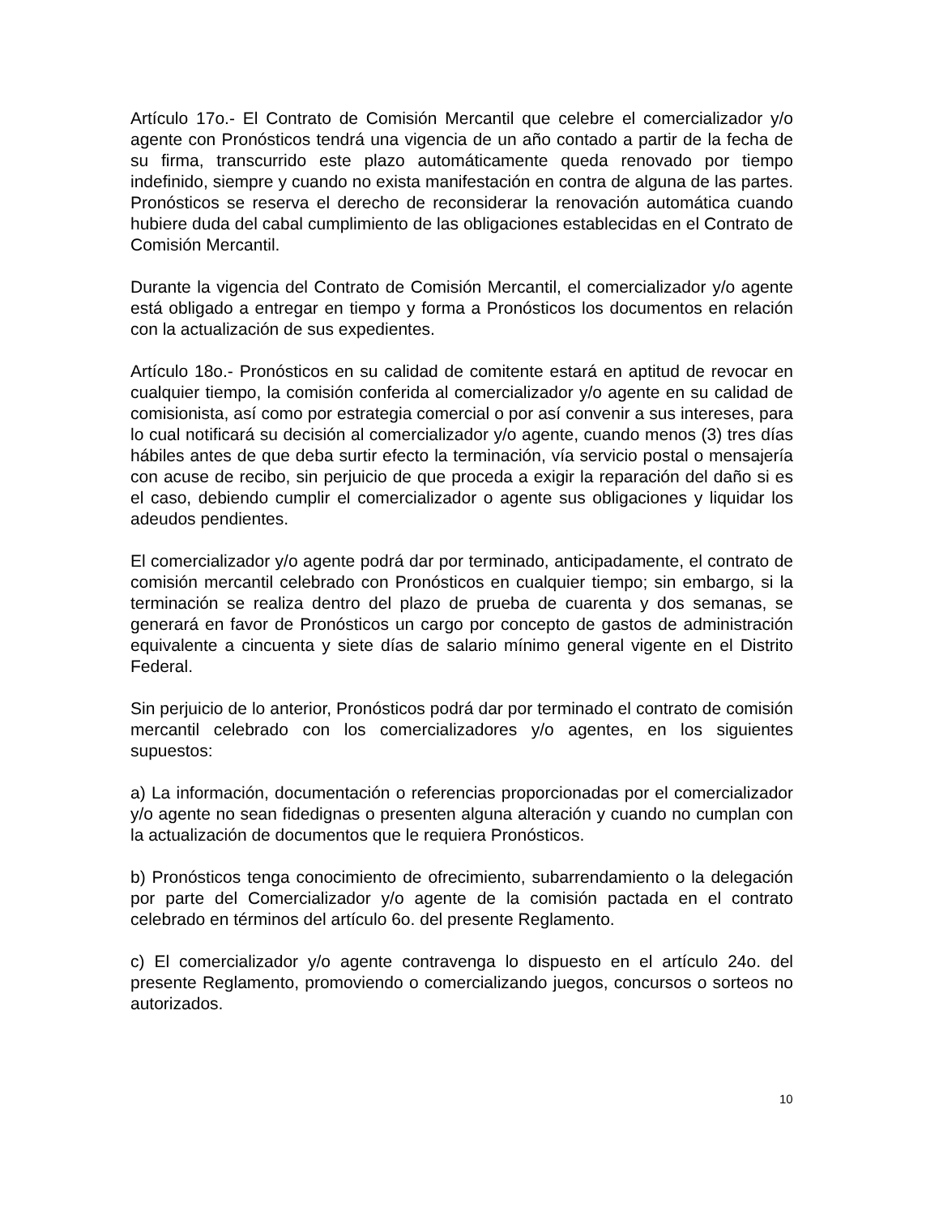Artículo 17o.- El Contrato de Comisión Mercantil que celebre el comercializador y/o agente con Pronósticos tendrá una vigencia de un año contado a partir de la fecha de su firma, transcurrido este plazo automáticamente queda renovado por tiempo indefinido, siempre y cuando no exista manifestación en contra de alguna de las partes. Pronósticos se reserva el derecho de reconsiderar la renovación automática cuando hubiere duda del cabal cumplimiento de las obligaciones establecidas en el Contrato de Comisión Mercantil.
Durante la vigencia del Contrato de Comisión Mercantil, el comercializador y/o agente está obligado a entregar en tiempo y forma a Pronósticos los documentos en relación con la actualización de sus expedientes.
Artículo 18o.- Pronósticos en su calidad de comitente estará en aptitud de revocar en cualquier tiempo, la comisión conferida al comercializador y/o agente en su calidad de comisionista, así como por estrategia comercial o por así convenir a sus intereses, para lo cual notificará su decisión al comercializador y/o agente, cuando menos (3) tres días hábiles antes de que deba surtir efecto la terminación, vía servicio postal o mensajería con acuse de recibo, sin perjuicio de que proceda a exigir la reparación del daño si es el caso, debiendo cumplir el comercializador o agente sus obligaciones y liquidar los adeudos pendientes.
El comercializador y/o agente podrá dar por terminado, anticipadamente, el contrato de comisión mercantil celebrado con Pronósticos en cualquier tiempo; sin embargo, si la terminación se realiza dentro del plazo de prueba de cuarenta y dos semanas, se generará en favor de Pronósticos un cargo por concepto de gastos de administración equivalente a cincuenta y siete días de salario mínimo general vigente en el Distrito Federal.
Sin perjuicio de lo anterior, Pronósticos podrá dar por terminado el contrato de comisión mercantil celebrado con los comercializadores y/o agentes, en los siguientes supuestos:
a) La información, documentación o referencias proporcionadas por el comercializador y/o agente no sean fidedignas o presenten alguna alteración y cuando no cumplan con la actualización de documentos que le requiera Pronósticos.
b) Pronósticos tenga conocimiento de ofrecimiento, subarrendamiento o la delegación por parte del Comercializador y/o agente de la comisión pactada en el contrato celebrado en términos del artículo 6o. del presente Reglamento.
c) El comercializador y/o agente contravenga lo dispuesto en el artículo 24o. del presente Reglamento, promoviendo o comercializando juegos, concursos o sorteos no autorizados.
10